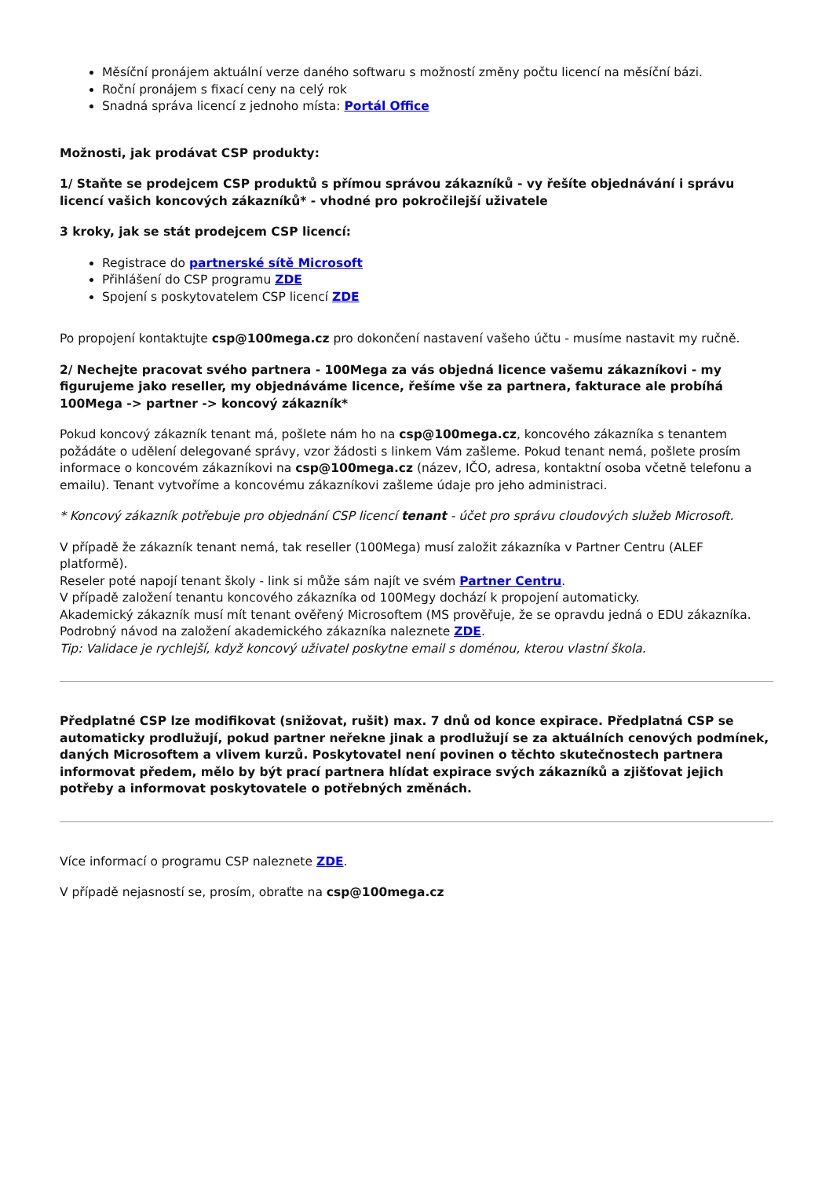Měsíční pronájem aktuální verze daného softwaru s možností změny počtu licencí na měsíční bázi.
Roční pronájem s fixací ceny na celý rok
Snadná správa licencí z jednoho místa: Portál Office
Možnosti, jak prodávat CSP produkty:
1/ Staňte se prodejcem CSP produktů s přímou správou zákazníků - vy řešíte objednávání i správu licencí vašich koncových zákazníků* - vhodné pro pokročilejší uživatele
3 kroky, jak se stát prodejcem CSP licencí:
Registrace do partnerské sítě Microsoft
Přihlášení do CSP programu ZDE
Spojení s poskytovatelem CSP licencí ZDE
Po propojení kontaktujte csp@100mega.cz pro dokončení nastavení vašeho účtu - musíme nastavit my ručně.
2/ Nechejte pracovat svého partnera - 100Mega za vás objedná licence vašemu zákazníkovi - my figurujeme jako reseller, my objednáváme licence, řešíme vše za partnera, fakturace ale probíhá 100Mega -> partner -> koncový zákazník*
Pokud koncový zákazník tenant má, pošlete nám ho na csp@100mega.cz, koncového zákazníka s tenantem požádáte o udělení delegované správy, vzor žádosti s linkem Vám zašleme. Pokud tenant nemá, pošlete prosím informace o koncovém zákazníkovi na csp@100mega.cz (název, IČO, adresa, kontaktní osoba včetně telefonu a emailu). Tenant vytvoříme a koncovému zákazníkovi zašleme údaje pro jeho administraci.
* Koncový zákazník potřebuje pro objednání CSP licencí tenant - účet pro správu cloudových služeb Microsoft.
V případě že zákazník tenant nemá, tak reseller (100Mega) musí založit zákazníka v Partner Centru (ALEF platformě).
Reseler poté napojí tenant školy - link si může sám najít ve svém Partner Centru.
V případě založení tenantu koncového zákazníka od 100Megy dochází k propojení automaticky.
Akademický zákazník musí mít tenant ověřený Microsoftem (MS prověřuje, že se opravdu jedná o EDU zákazníka. Podrobný návod na založení akademického zákazníka naleznete ZDE.
Tip: Validace je rychlejší, když koncový uživatel poskytne email s doménou, kterou vlastní škola.
Předplatné CSP lze modifikovat (snižovat, rušit) max. 7 dnů od konce expirace. Předplatná CSP se automaticky prodlužují, pokud partner neřekne jinak a prodlužují se za aktuálních cenových podmínek, daných Microsoftem a vlivem kurzů. Poskytovatel není povinen o těchto skutečnostech partnera informovat předem, mělo by být prací partnera hlídat expirace svých zákazníků a zjišťovat jejich potřeby a informovat poskytovatele o potřebných změnách.
Více informací o programu CSP naleznete ZDE.
V případě nejasností se, prosím, obraťte na csp@100mega.cz